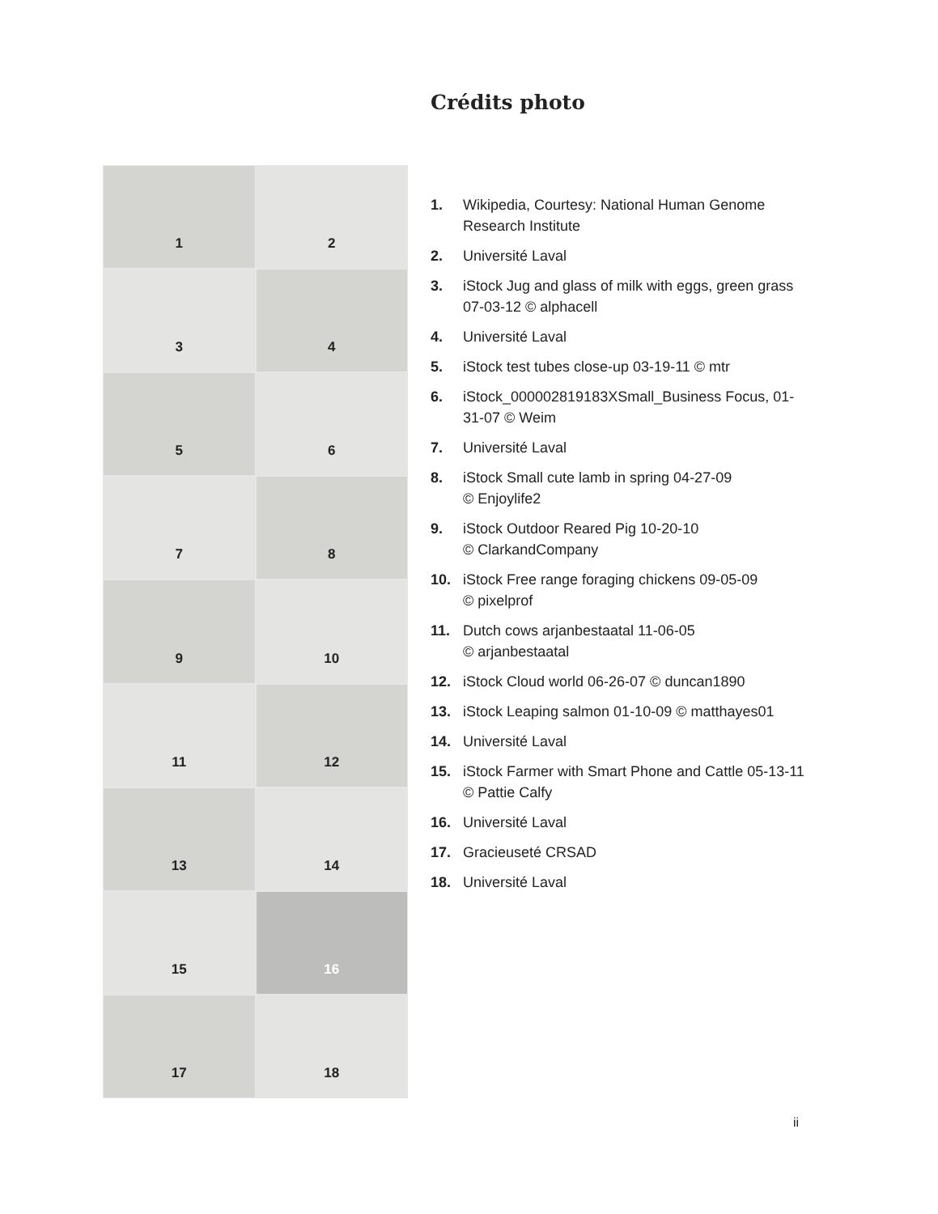Crédits photo
1
2
3
4
5
6
7
8
9
10
11
12
13
14
15
16
17
18
1. Wikipedia, Courtesy: National Human Genome Research Institute
2. Université Laval
3. iStock Jug and glass of milk with eggs, green grass 07-03-12 © alphacell
4. Université Laval
5. iStock test tubes close-up 03-19-11 © mtr
6. iStock_000002819183XSmall_Business Focus, 01-31-07 © Weim
7. Université Laval
8. iStock Small cute lamb in spring 04-27-09
© Enjoylife2
9. iStock Outdoor Reared Pig 10-20-10
© ClarkandCompany
10. iStock Free range foraging chickens 09-05-09
© pixelprof
11. Dutch cows arjanbestaatal 11-06-05
© arjanbestaatal
12. iStock Cloud world 06-26-07 © duncan1890
13. iStock Leaping salmon 01-10-09 © matthayes01
14. Université Laval
15. iStock Farmer with Smart Phone and Cattle 05-13-11 © Pattie Calfy
16. Université Laval
17. Gracieuseté CRSAD
18. Université Laval
ii